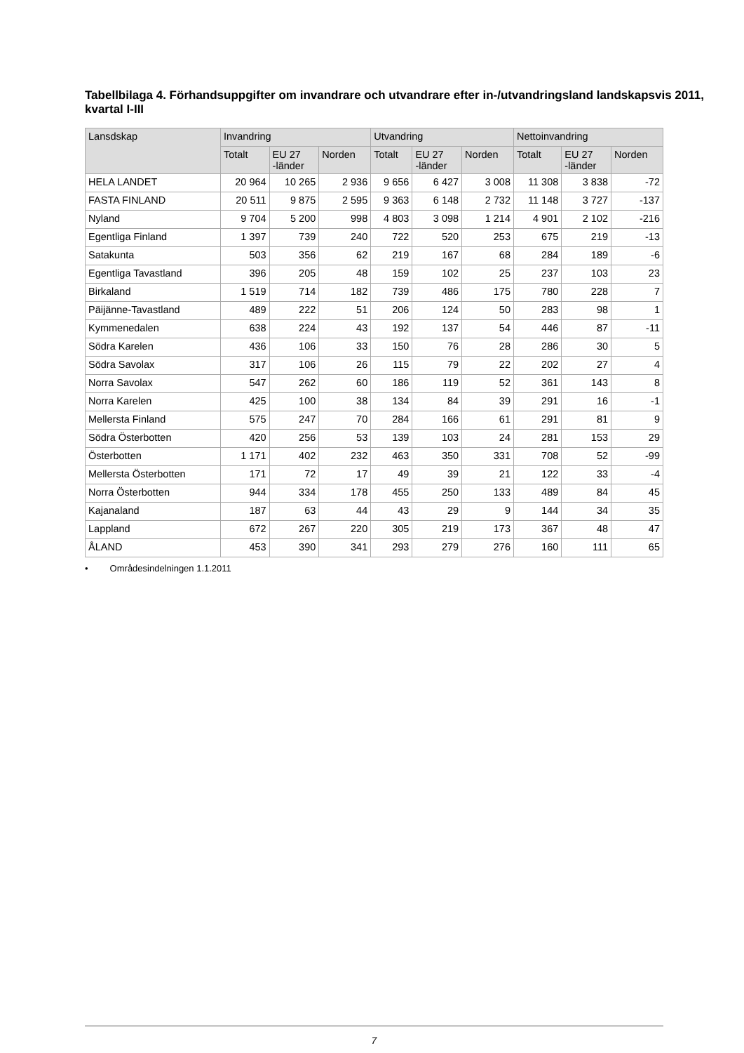Tabellbilaga 4. Förhandsuppgifter om invandrare och utvandrare efter in-/utvandringsland landskapsvis 2011, kvartal I-III
| Lansdskap | Invandring | | | Utvandring | | | Nettoinvandring | | |
| --- | --- | --- | --- | --- | --- | --- | --- | --- | --- |
| | Totalt | EU 27 -länder | Norden | Totalt | EU 27 -länder | Norden | Totalt | EU 27 -länder | Norden |
| HELA LANDET | 20 964 | 10 265 | 2 936 | 9 656 | 6 427 | 3 008 | 11 308 | 3 838 | -72 |
| FASTA FINLAND | 20 511 | 9 875 | 2 595 | 9 363 | 6 148 | 2 732 | 11 148 | 3 727 | -137 |
| Nyland | 9 704 | 5 200 | 998 | 4 803 | 3 098 | 1 214 | 4 901 | 2 102 | -216 |
| Egentliga Finland | 1 397 | 739 | 240 | 722 | 520 | 253 | 675 | 219 | -13 |
| Satakunta | 503 | 356 | 62 | 219 | 167 | 68 | 284 | 189 | -6 |
| Egentliga Tavastland | 396 | 205 | 48 | 159 | 102 | 25 | 237 | 103 | 23 |
| Birkaland | 1 519 | 714 | 182 | 739 | 486 | 175 | 780 | 228 | 7 |
| Päijänne-Tavastland | 489 | 222 | 51 | 206 | 124 | 50 | 283 | 98 | 1 |
| Kymmenedalen | 638 | 224 | 43 | 192 | 137 | 54 | 446 | 87 | -11 |
| Södra Karelen | 436 | 106 | 33 | 150 | 76 | 28 | 286 | 30 | 5 |
| Södra Savolax | 317 | 106 | 26 | 115 | 79 | 22 | 202 | 27 | 4 |
| Norra Savolax | 547 | 262 | 60 | 186 | 119 | 52 | 361 | 143 | 8 |
| Norra Karelen | 425 | 100 | 38 | 134 | 84 | 39 | 291 | 16 | -1 |
| Mellersta Finland | 575 | 247 | 70 | 284 | 166 | 61 | 291 | 81 | 9 |
| Södra Österbotten | 420 | 256 | 53 | 139 | 103 | 24 | 281 | 153 | 29 |
| Österbotten | 1 171 | 402 | 232 | 463 | 350 | 331 | 708 | 52 | -99 |
| Mellersta Österbotten | 171 | 72 | 17 | 49 | 39 | 21 | 122 | 33 | -4 |
| Norra Österbotten | 944 | 334 | 178 | 455 | 250 | 133 | 489 | 84 | 45 |
| Kajanaland | 187 | 63 | 44 | 43 | 29 | 9 | 144 | 34 | 35 |
| Lappland | 672 | 267 | 220 | 305 | 219 | 173 | 367 | 48 | 47 |
| ÅLAND | 453 | 390 | 341 | 293 | 279 | 276 | 160 | 111 | 65 |
• Områdesindelningen 1.1.2011
7